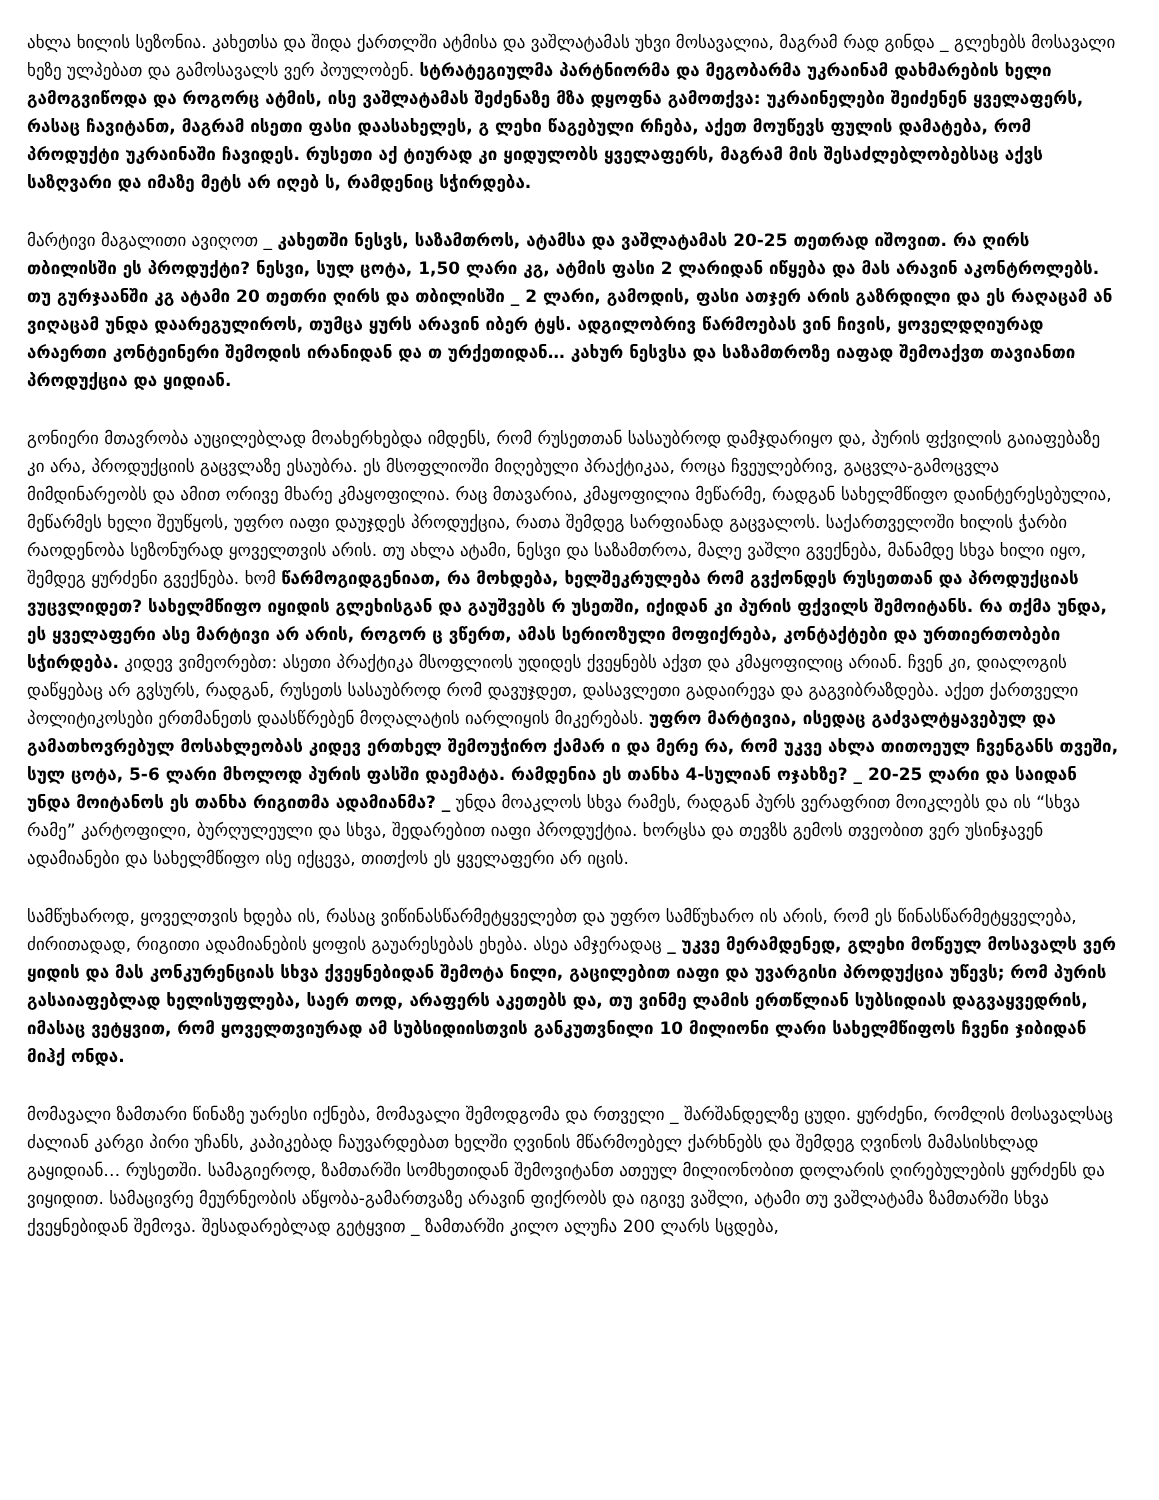ახლა ხილის სეზონია. კახეთსა და შიდა ქართლში ატმისა და ვაშლატამას უხვი მოსავალია, მაგრამ რად გინდა _ გლეხებს მოსავალი ხეზე ულპებათ და გამოსავალს ვერ პოულობენ. სტრატეგიულმა პარტნიორმა და მეგობარმა უკრაინამ დახმარების ხელი გამოგვიწოდა და როგორც ატმის, ისე ვაშლატამას შეძენაზე მზა დყოფნა გამოთქვა: უკრაინელები შეიძენენ ყველაფერს, რასაც ჩავიტანთ, მაგრამ ისეთი ფასი დაასახელეს, გ ლეხი წაგებული რჩება, აქეთ მოუწევს ფულის დამატება, რომ პროდუქტი უკრაინაში ჩავიდეს. რუსეთი აქ ტიურად კი ყიდულობს ყველაფერს, მაგრამ მის შესაძლებლობებსაც აქვს საზღვარი და იმაზე მეტს არ იღებ ს, რამდენიც სჭირდება.
მარტივი მაგალითი ავიღოთ _ კახეთში ნესვს, საზამთროს, ატამსა და ვაშლატამას 20-25 თეთრად იშოვით. რა ღირს თბილისში ეს პროდუქტი? ნესვი, სულ ცოტა, 1,50 ლარი კგ, ატმის ფასი 2 ლარიდან იწყება და მას არავინ აკონტროლებს. თუ გურჯაანში კგ ატამი 20 თეთრი ღირს და თბილისში _ 2 ლარი, გამოდის, ფასი ათჯერ არის გაზრდილი და ეს რაღაცამ ან ვიღაცამ უნდა დაარეგულიროს, თუმცა ყურს არავინ იბერ ტყს. ადგილობრივ წარმოებას ვინ ჩივის, ყოველდღიურად არაერთი კონტეინერი შემოდის ირანიდან და თ ურქეთიდან… კახურ ნესვსა და საზამთროზე იაფად შემოაქვთ თავიანთი პროდუქცია და ყიდიან.
გონიერი მთავრობა აუცილებლად მოახერხებდა იმდენს, რომ რუსეთთან სასაუბროდ დამჯდარიყო და, პურის ფქვილის გაიაფებაზე კი არა, პროდუქციის გაცვლაზე ესაუბრა. ეს მსოფლიოში მიღებული პრაქტიკაა, როცა ჩვეულებრივ, გაცვლა-გამოცვლა მიმდინარეობს და ამით ორივე მხარე კმაყოფილია. რაც მთავარია, კმაყოფილია მეწარმე, რადგან სახელმწიფო დაინტერესებულია, მეწარმეს ხელი შეუწყოს, უფრო იაფი დაუჯდეს პროდუქცია, რათა შემდეგ სარფიანად გაცვალოს. საქართველოში ხილის ჭარბი რაოდენობა სეზონურად ყოველთვის არის. თუ ახლა ატამი, ნესვი და საზამთროა, მალე ვაშლი გვექნება, მანამდე სხვა ხილი იყო, შემდეგ ყურძენი გვექნება. ხომ წარმოგიდგენიათ, რა მოხდება, ხელშეკრულება რომ გვქონდეს რუსეთთან და პროდუქციას ვუცვლიდეთ? სახელმწიფო იყიდის გლეხისგან და გაუშვებს რ უსეთში, იქიდან კი პურის ფქვილს შემოიტანს. რა თქმა უნდა, ეს ყველაფერი ასე მარტივი არ არის, როგორ ც ვწერთ, ამას სერიოზული მოფიქრება, კონტაქტები და ურთიერთობები სჭირდება. კიდევ ვიმეორებთ: ასეთი პრაქტიკა მსოფლიოს უდიდეს ქვეყნებს აქვთ და კმაყოფილიც არიან. ჩვენ კი, დიალოგის დაწყებაც არ გვსურს, რადგან, რუსეთს სასაუბროდ რომ დავუჯდეთ, დასავლეთი გადაირევა და გაგვიბრაზდება. აქეთ ქართველი პოლიტიკოსები ერთმანეთს დაასწრებენ მოღალატის იარლიყის მიკერებას. უფრო მარტივია, ისედაც გაძვალტყავებულ და გამათხოვრებულ მოსახლეობას კიდევ ერთხელ შემოუჭირო ქამარ ი და მერე რა, რომ უკვე ახლა თითოეულ ჩვენგანს თვეში, სულ ცოტა, 5-6 ლარი მხოლოდ პურის ფასში დაემატა. რამდენია ეს თანხა 4-სულიან ოჯახზე? _ 20-25 ლარი და საიდან უნდა მოიტანოს ეს თანხა რიგითმა ადამიანმა? _ უნდა მოაკლოს სხვა რამეს, რადგან პურს ვერაფრით მოიკლებს და ის “სხვა რამე” კარტოფილი, ბურღულეული და სხვა, შედარებით იაფი პროდუქტია. ხორცსა და თევზს გემოს თვეობით ვერ უსინჯავენ ადამიანები და სახელმწიფო ისე იქცევა, თითქოს ეს ყველაფერი არ იცის.
სამწუხაროდ, ყოველთვის ხდება ის, რასაც ვიწინასწარმეტყველებთ და უფრო სამწუხარო ის არის, რომ ეს წინასწარმეტყველება, ძირითადად, რიგითი ადამიანების ყოფის გაუარესებას ეხება. ასეა ამჯერადაც _ უკვე მერამდენედ, გლეხი მოწეულ მოსავალს ვერ ყიდის და მას კონკურენციას სხვა ქვეყნებიდან შემოტა ნილი, გაცილებით იაფი და უვარგისი პროდუქცია უწევს; რომ პურის გასაიაფებლად ხელისუფლება, საერ თოდ, არაფერს აკეთებს და, თუ ვინმე ლამის ერთწლიან სუბსიდიას დაგვაყვედრის, იმასაც ვეტყვით, რომ ყოველთვიურად ამ სუბსიდიისთვის განკუთვნილი 10 მილიონი ლარი სახელმწიფოს ჩვენი ჯიბიდან მიჰქ ონდა.
მომავალი ზამთარი წინაზე უარესი იქნება, მომავალი შემოდგომა და რთველი _ შარშანდელზე ცუდი. ყურძენი, რომლის მოსავალსაც ძალიან კარგი პირი უჩანს, კაპიკებად ჩაუვარდებათ ხელში ღვინის მწარმოებელ ქარხნებს და შემდეგ ღვინოს მამასისხლად გაყიდიან… რუსეთში. სამაგიეროდ, ზამთარში სომხეთიდან შემოვიტანთ ათეულ მილიონობით დოლარის ღირებულების ყურძენს და ვიყიდით. სამაცივრე მეურნეობის აწყობა-გამართვაზე არავინ ფიქრობს და იგივე ვაშლი, ატამი თუ ვაშლატამა ზამთარში სხვა ქვეყნებიდან შემოვა. შესადარებლად გეტყვით _ ზამთარში კილო ალუჩა 200 ლარს სცდება,